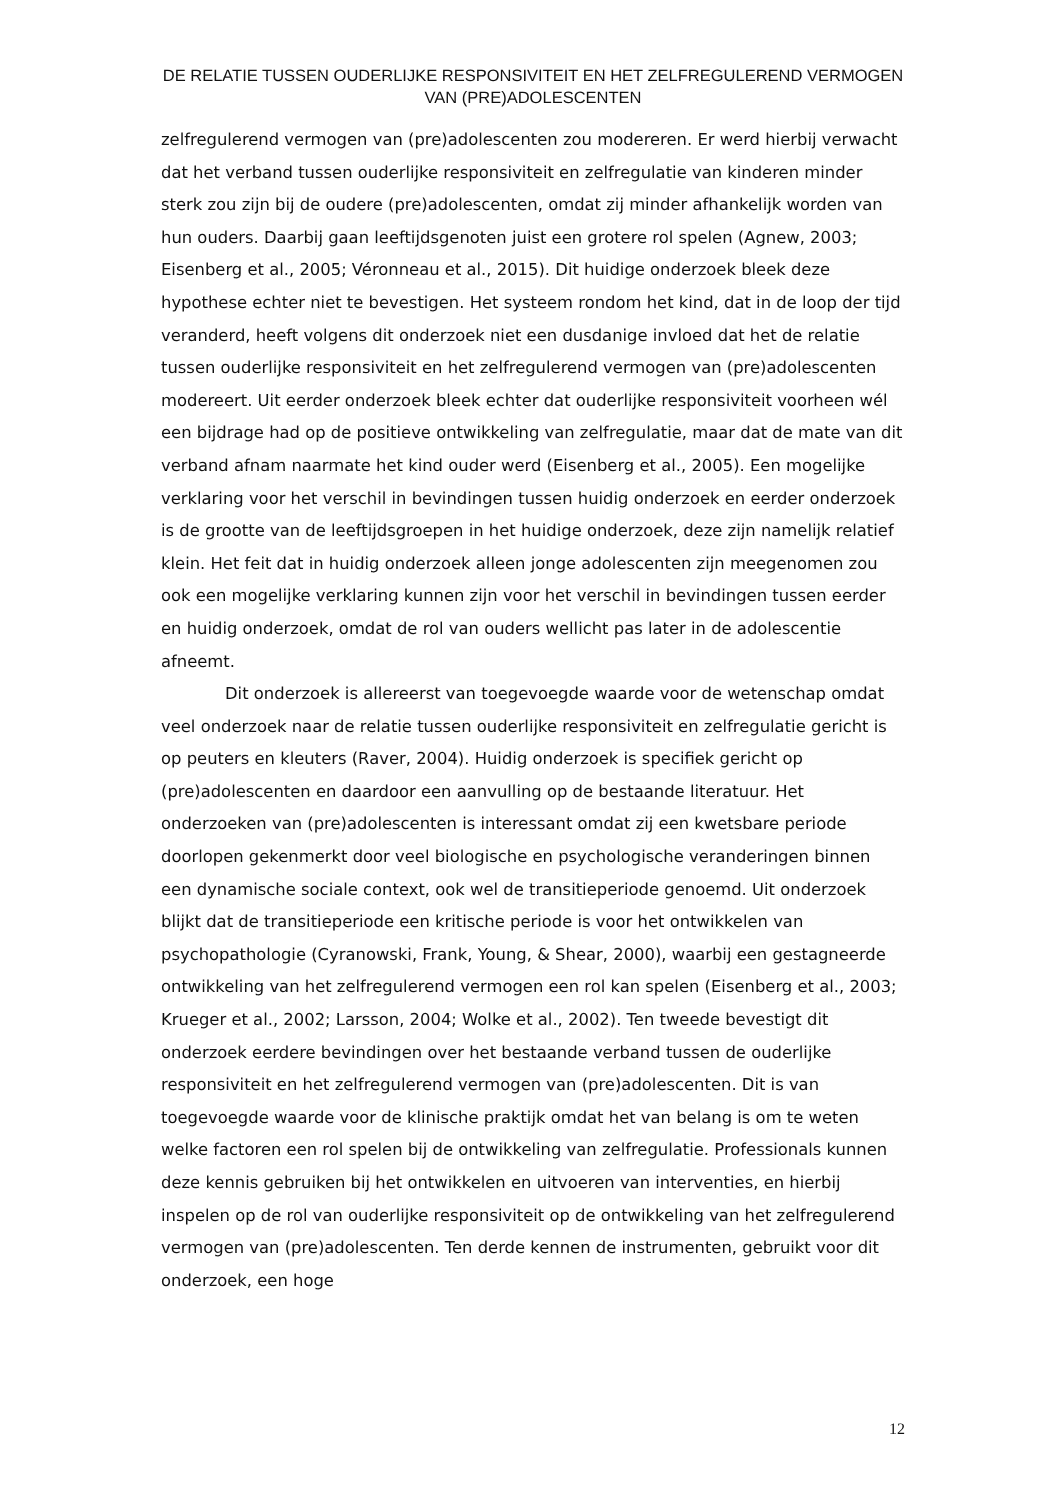DE RELATIE TUSSEN OUDERLIJKE RESPONSIVITEIT EN HET ZELFREGULEREND VERMOGEN
VAN (PRE)ADOLESCENTEN
zelfregulerend vermogen van (pre)adolescenten zou modereren. Er werd hierbij verwacht dat het verband tussen ouderlijke responsiviteit en zelfregulatie van kinderen minder sterk zou zijn bij de oudere (pre)adolescenten, omdat zij minder afhankelijk worden van hun ouders. Daarbij gaan leeftijdsgenoten juist een grotere rol spelen (Agnew, 2003; Eisenberg et al., 2005; Véronneau et al., 2015). Dit huidige onderzoek bleek deze hypothese echter niet te bevestigen. Het systeem rondom het kind, dat in de loop der tijd veranderd, heeft volgens dit onderzoek niet een dusdanige invloed dat het de relatie tussen ouderlijke responsiviteit en het zelfregulerend vermogen van (pre)adolescenten modereert. Uit eerder onderzoek bleek echter dat ouderlijke responsiviteit voorheen wél een bijdrage had op de positieve ontwikkeling van zelfregulatie, maar dat de mate van dit verband afnam naarmate het kind ouder werd (Eisenberg et al., 2005). Een mogelijke verklaring voor het verschil in bevindingen tussen huidig onderzoek en eerder onderzoek is de grootte van de leeftijdsgroepen in het huidige onderzoek, deze zijn namelijk relatief klein. Het feit dat in huidig onderzoek alleen jonge adolescenten zijn meegenomen zou ook een mogelijke verklaring kunnen zijn voor het verschil in bevindingen tussen eerder en huidig onderzoek, omdat de rol van ouders wellicht pas later in de adolescentie afneemt.
Dit onderzoek is allereerst van toegevoegde waarde voor de wetenschap omdat veel onderzoek naar de relatie tussen ouderlijke responsiviteit en zelfregulatie gericht is op peuters en kleuters (Raver, 2004). Huidig onderzoek is specifiek gericht op (pre)adolescenten en daardoor een aanvulling op de bestaande literatuur. Het onderzoeken van (pre)adolescenten is interessant omdat zij een kwetsbare periode doorlopen gekenmerkt door veel biologische en psychologische veranderingen binnen een dynamische sociale context, ook wel de transitieperiode genoemd. Uit onderzoek blijkt dat de transitieperiode een kritische periode is voor het ontwikkelen van psychopathologie (Cyranowski, Frank, Young, & Shear, 2000), waarbij een gestagneerde ontwikkeling van het zelfregulerend vermogen een rol kan spelen (Eisenberg et al., 2003; Krueger et al., 2002; Larsson, 2004; Wolke et al., 2002). Ten tweede bevestigt dit onderzoek eerdere bevindingen over het bestaande verband tussen de ouderlijke responsiviteit en het zelfregulerend vermogen van (pre)adolescenten. Dit is van toegevoegde waarde voor de klinische praktijk omdat het van belang is om te weten welke factoren een rol spelen bij de ontwikkeling van zelfregulatie. Professionals kunnen deze kennis gebruiken bij het ontwikkelen en uitvoeren van interventies, en hierbij inspelen op de rol van ouderlijke responsiviteit op de ontwikkeling van het zelfregulerend vermogen van (pre)adolescenten. Ten derde kennen de instrumenten, gebruikt voor dit onderzoek, een hoge
12